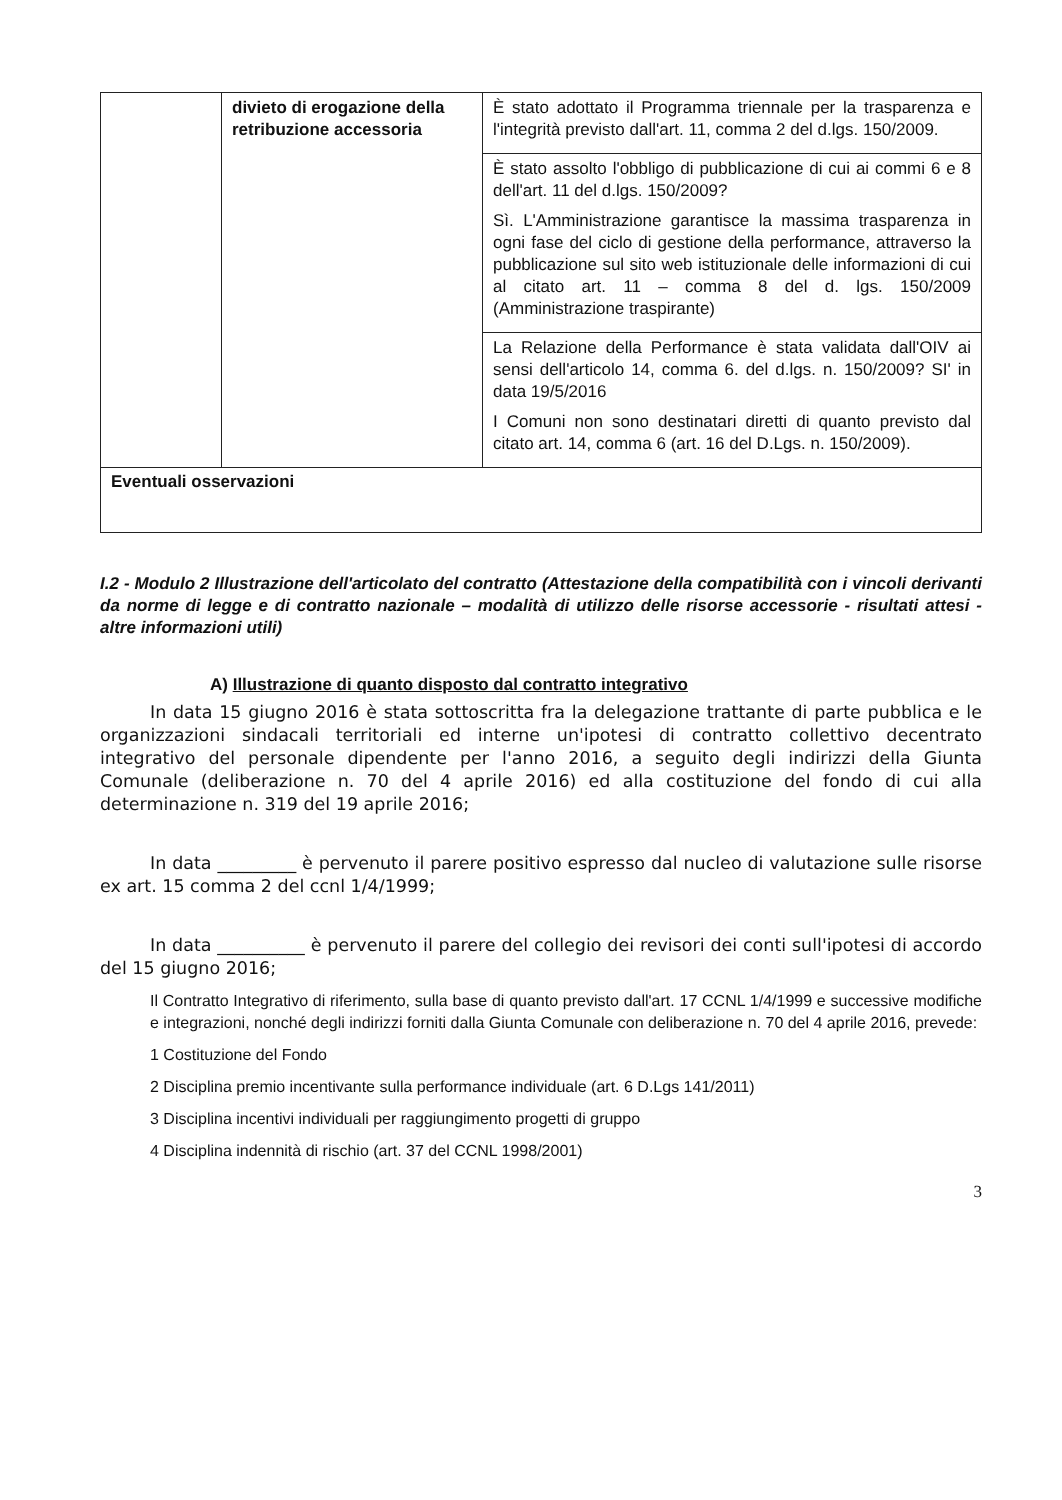| | divieto di erogazione della retribuzione accessoria | È stato adottato il Programma triennale per la trasparenza e l'integrità previsto dall'art. 11, comma 2 del d.lgs. 150/2009. |
| | | È stato assolto l'obbligo di pubblicazione di cui ai commi 6 e 8 dell'art. 11 del d.lgs. 150/2009? Sì. L'Amministrazione garantisce la massima trasparenza in ogni fase del ciclo di gestione della performance, attraverso la pubblicazione sul sito web istituzionale delle informazioni di cui al citato art. 11 – comma 8 del d. lgs. 150/2009 (Amministrazione traspirante) |
| | | La Relazione della Performance è stata validata dall'OIV ai sensi dell'articolo 14, comma 6. del d.lgs. n. 150/2009? SI' in data 19/5/2016 I Comuni non sono destinatari diretti di quanto previsto dal citato art. 14, comma 6 (art. 16 del D.Lgs. n. 150/2009). |
| Eventuali osservazioni | | |
I.2 - Modulo 2 Illustrazione dell'articolato del contratto (Attestazione della compatibilità con i vincoli derivanti da norme di legge e di contratto nazionale – modalità di utilizzo delle risorse accessorie - risultati attesi - altre informazioni utili)
A) Illustrazione di quanto disposto dal contratto integrativo
In data 15 giugno 2016 è stata sottoscritta fra la delegazione trattante di parte pubblica e le organizzazioni sindacali territoriali ed interne un'ipotesi di contratto collettivo decentrato integrativo del personale dipendente per l'anno 2016, a seguito degli indirizzi della Giunta Comunale (deliberazione n. 70 del 4 aprile 2016) ed alla costituzione del fondo di cui alla determinazione n. 319 del 19 aprile 2016;
In data _________ è pervenuto il parere positivo espresso dal nucleo di valutazione sulle risorse ex art. 15 comma 2 del ccnl 1/4/1999;
In data __________ è pervenuto il parere del collegio dei revisori dei conti sull'ipotesi di accordo del 15 giugno 2016;
Il Contratto Integrativo di riferimento, sulla base di quanto previsto dall'art. 17 CCNL 1/4/1999 e successive modifiche e integrazioni, nonché degli indirizzi forniti dalla Giunta Comunale con deliberazione n. 70 del 4 aprile 2016, prevede:
1 Costituzione del Fondo
2 Disciplina premio incentivante sulla performance individuale (art. 6 D.Lgs 141/2011)
3 Disciplina incentivi individuali per raggiungimento progetti di gruppo
4 Disciplina indennità di rischio (art. 37 del CCNL 1998/2001)
3